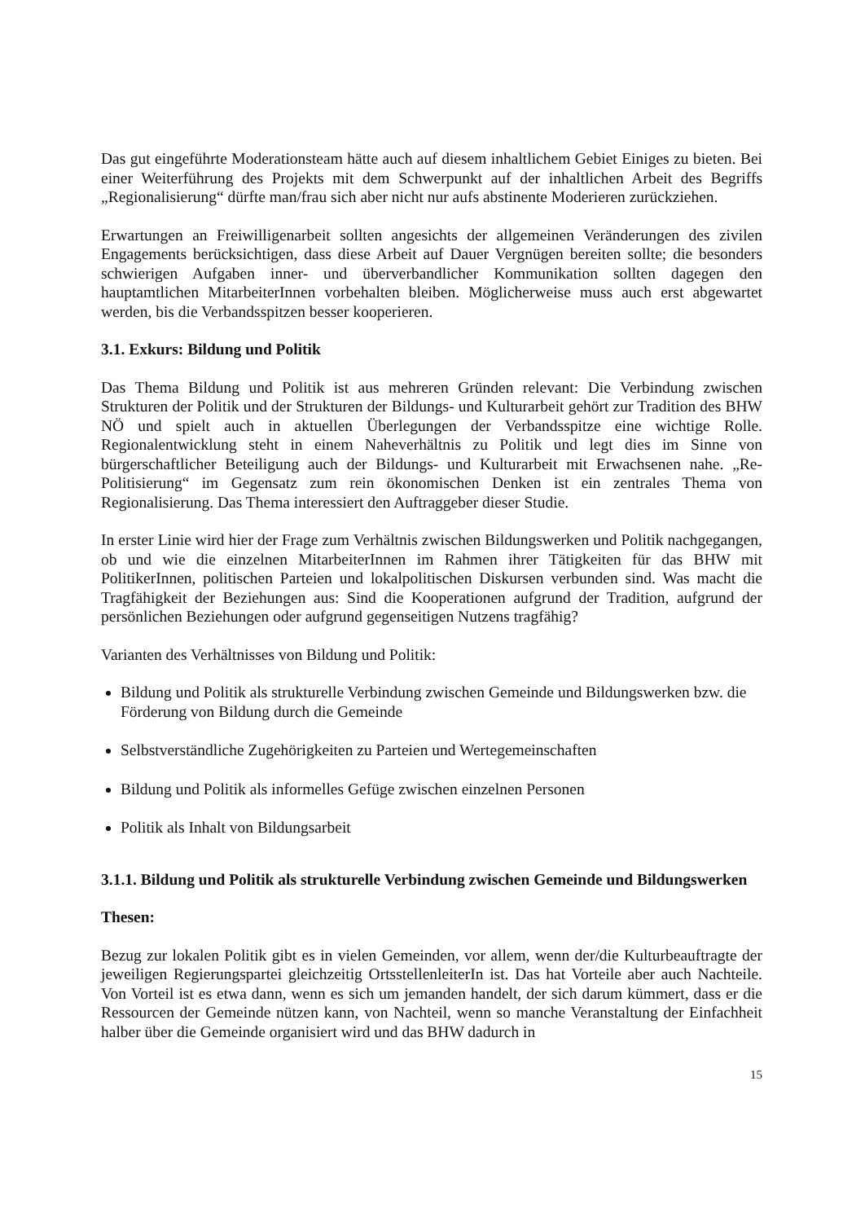Das gut eingeführte Moderationsteam hätte auch auf diesem inhaltlichem Gebiet Einiges zu bieten. Bei einer Weiterführung des Projekts mit dem Schwerpunkt auf der inhaltlichen Arbeit des Begriffs „Regionalisierung“ dürfte man/frau sich aber nicht nur aufs abstinente Moderieren zurückziehen.
Erwartungen an Freiwilligenarbeit sollten angesichts der allgemeinen Veränderungen des zivilen Engagements berücksichtigen, dass diese Arbeit auf Dauer Vergnügen bereiten sollte; die besonders schwierigen Aufgaben inner- und überverbandlicher Kommunikation sollten dagegen den hauptamtlichen MitarbeiterInnen vorbehalten bleiben. Möglicherweise muss auch erst abgewartet werden, bis die Verbandsspitzen besser kooperieren.
3.1. Exkurs: Bildung und Politik
Das Thema Bildung und Politik ist aus mehreren Gründen relevant: Die Verbindung zwischen Strukturen der Politik und der Strukturen der Bildungs- und Kulturarbeit gehört zur Tradition des BHW NÖ und spielt auch in aktuellen Überlegungen der Verbandsspitze eine wichtige Rolle. Regionalentwicklung steht in einem Naheverhältnis zu Politik und legt dies im Sinne von bürgerschaftlicher Beteiligung auch der Bildungs- und Kulturarbeit mit Erwachsenen nahe. „Re-Politisierung“ im Gegensatz zum rein ökonomischen Denken ist ein zentrales Thema von Regionalisierung. Das Thema interessiert den Auftraggeber dieser Studie.
In erster Linie wird hier der Frage zum Verhältnis zwischen Bildungswerken und Politik nachgegangen, ob und wie die einzelnen MitarbeiterInnen im Rahmen ihrer Tätigkeiten für das BHW mit PolitikerInnen, politischen Parteien und lokalpolitischen Diskursen verbunden sind. Was macht die Tragfähigkeit der Beziehungen aus: Sind die Kooperationen aufgrund der Tradition, aufgrund der persönlichen Beziehungen oder aufgrund gegenseitigen Nutzens tragfähig?
Varianten des Verhältnisses von Bildung und Politik:
Bildung und Politik als strukturelle Verbindung zwischen Gemeinde und Bildungswerken bzw. die Förderung von Bildung durch die Gemeinde
Selbstverständliche Zugehörigkeiten zu Parteien und Wertegemeinschaften
Bildung und Politik als informelles Gefüge zwischen einzelnen Personen
Politik als Inhalt von Bildungsarbeit
3.1.1. Bildung und Politik als strukturelle Verbindung zwischen Gemeinde und Bildungswerken
Thesen:
Bezug zur lokalen Politik gibt es in vielen Gemeinden, vor allem, wenn der/die Kulturbeauftragte der jeweiligen Regierungspartei gleichzeitig OrtsstellenleiterIn ist. Das hat Vorteile aber auch Nachteile. Von Vorteil ist es etwa dann, wenn es sich um jemanden handelt, der sich darum kümmert, dass er die Ressourcen der Gemeinde nützen kann, von Nachteil, wenn so manche Veranstaltung der Einfachheit halber über die Gemeinde organisiert wird und das BHW dadurch in
15